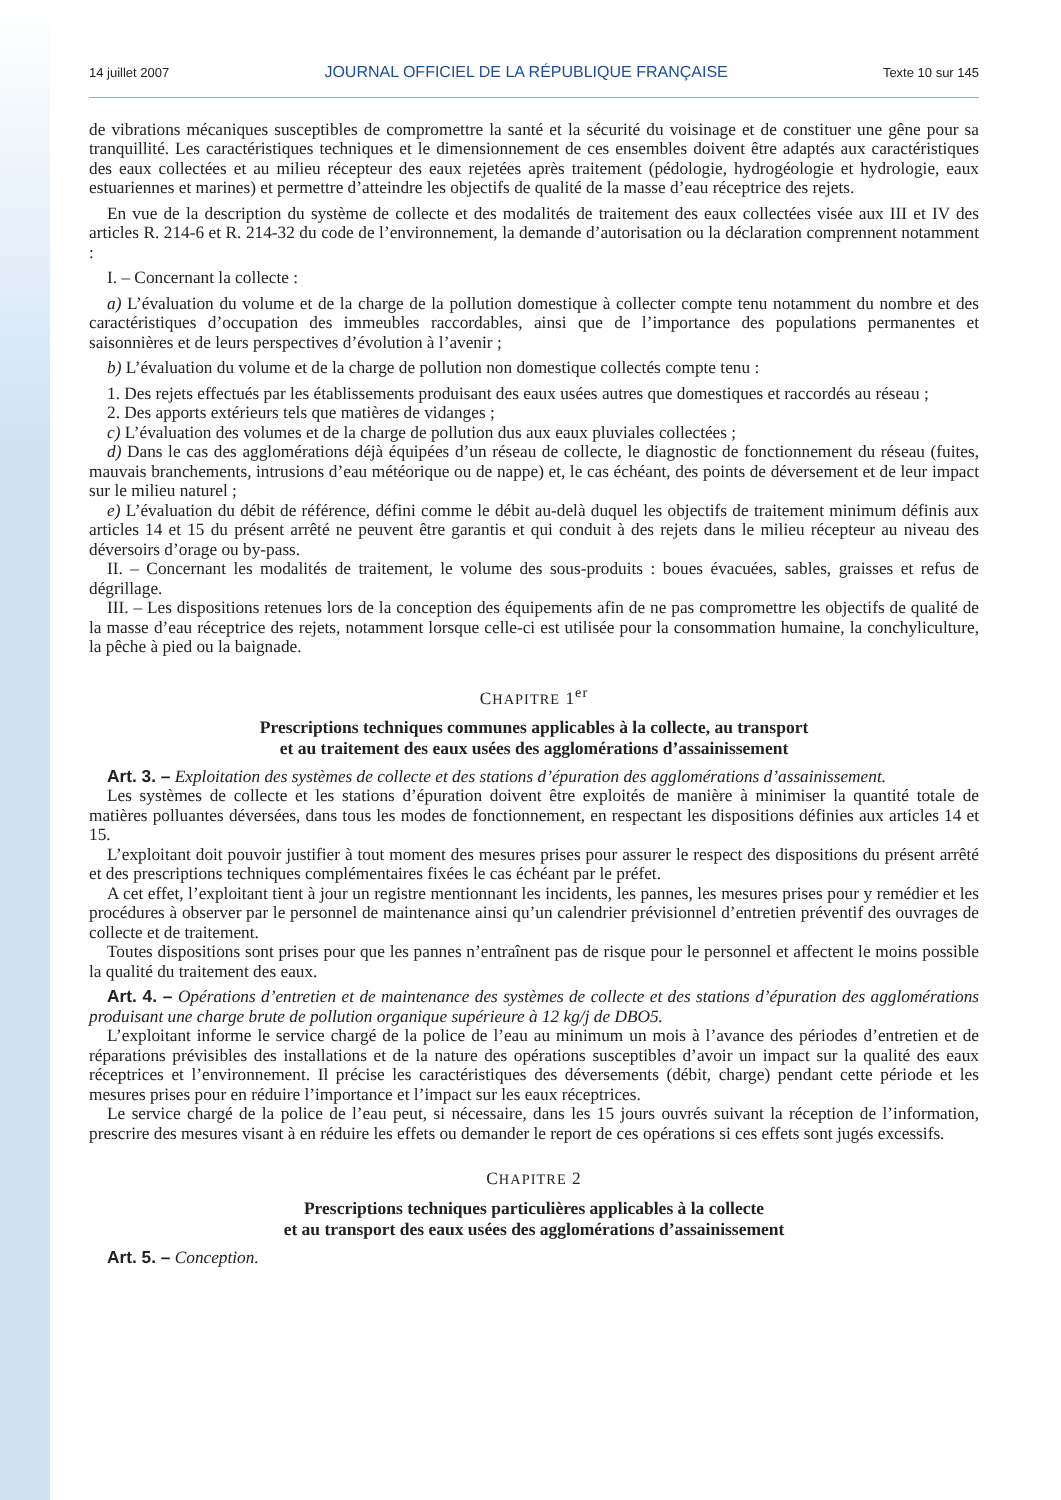14 juillet 2007 JOURNAL OFFICIEL DE LA RÉPUBLIQUE FRANÇAISE Texte 10 sur 145
de vibrations mécaniques susceptibles de compromettre la santé et la sécurité du voisinage et de constituer une gêne pour sa tranquillité. Les caractéristiques techniques et le dimensionnement de ces ensembles doivent être adaptés aux caractéristiques des eaux collectées et au milieu récepteur des eaux rejetées après traitement (pédologie, hydrogéologie et hydrologie, eaux estuariennes et marines) et permettre d’atteindre les objectifs de qualité de la masse d’eau réceptrice des rejets.
En vue de la description du système de collecte et des modalités de traitement des eaux collectées visée aux III et IV des articles R. 214-6 et R. 214-32 du code de l’environnement, la demande d’autorisation ou la déclaration comprennent notamment :
I. – Concernant la collecte :
a) L’évaluation du volume et de la charge de la pollution domestique à collecter compte tenu notamment du nombre et des caractéristiques d’occupation des immeubles raccordables, ainsi que de l’importance des populations permanentes et saisonnières et de leurs perspectives d’évolution à l’avenir ;
b) L’évaluation du volume et de la charge de pollution non domestique collectés compte tenu :
1. Des rejets effectués par les établissements produisant des eaux usées autres que domestiques et raccordés au réseau ;
2. Des apports extérieurs tels que matières de vidanges ;
c) L’évaluation des volumes et de la charge de pollution dus aux eaux pluviales collectées ;
d) Dans le cas des agglomérations déjà équipées d’un réseau de collecte, le diagnostic de fonctionnement du réseau (fuites, mauvais branchements, intrusions d’eau météorique ou de nappe) et, le cas échéant, des points de déversement et de leur impact sur le milieu naturel ;
e) L’évaluation du débit de référence, défini comme le débit au-delà duquel les objectifs de traitement minimum définis aux articles 14 et 15 du présent arrêté ne peuvent être garantis et qui conduit à des rejets dans le milieu récepteur au niveau des déversoirs d’orage ou by-pass.
II. – Concernant les modalités de traitement, le volume des sous-produits : boues évacuées, sables, graisses et refus de dégrillage.
III. – Les dispositions retenues lors de la conception des équipements afin de ne pas compromettre les objectifs de qualité de la masse d’eau réceptrice des rejets, notamment lorsque celle-ci est utilisée pour la consommation humaine, la conchyliculture, la pêche à pied ou la baignade.
CHAPITRE 1<sup>er</sup>
Prescriptions techniques communes applicables à la collecte, au transport
et au traitement des eaux usées des agglomérations d’assainissement
Art. 3. – Exploitation des systèmes de collecte et des stations d’épuration des agglomérations d’assainissement.
Les systèmes de collecte et les stations d’épuration doivent être exploités de manière à minimiser la quantité totale de matières polluantes déversées, dans tous les modes de fonctionnement, en respectant les dispositions définies aux articles 14 et 15.
L’exploitant doit pouvoir justifier à tout moment des mesures prises pour assurer le respect des dispositions du présent arrêté et des prescriptions techniques complémentaires fixées le cas échéant par le préfet.
A cet effet, l’exploitant tient à jour un registre mentionnant les incidents, les pannes, les mesures prises pour y remédier et les procédures à observer par le personnel de maintenance ainsi qu’un calendrier prévisionnel d’entretien préventif des ouvrages de collecte et de traitement.
Toutes dispositions sont prises pour que les pannes n’entraînent pas de risque pour le personnel et affectent le moins possible la qualité du traitement des eaux.
Art. 4. – Opérations d’entretien et de maintenance des systèmes de collecte et des stations d’épuration des agglomérations produisant une charge brute de pollution organique supérieure à 12 kg/j de DBO5.
L’exploitant informe le service chargé de la police de l’eau au minimum un mois à l’avance des périodes d’entretien et de réparations prévisibles des installations et de la nature des opérations susceptibles d’avoir un impact sur la qualité des eaux réceptrices et l’environnement. Il précise les caractéristiques des déversements (débit, charge) pendant cette période et les mesures prises pour en réduire l’importance et l’impact sur les eaux réceptrices.
Le service chargé de la police de l’eau peut, si nécessaire, dans les 15 jours ouvrés suivant la réception de l’information, prescrire des mesures visant à en réduire les effets ou demander le report de ces opérations si ces effets sont jugés excessifs.
CHAPITRE 2
Prescriptions techniques particulières applicables à la collecte
et au transport des eaux usées des agglomérations d’assainissement
Art. 5. – Conception.